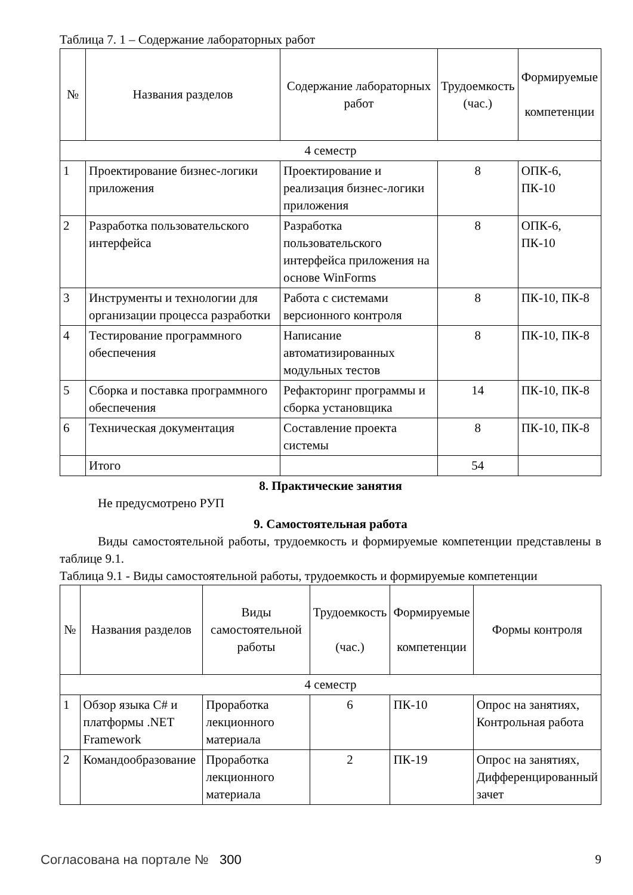Таблица 7. 1 – Содержание лабораторных работ
| № | Названия разделов | Содержание лабораторных работ | Трудоемкость (час.) | Формируемые компетенции |
| --- | --- | --- | --- | --- |
| 4 семестр | | | | |
| 1 | Проектирование бизнес-логики приложения | Проектирование и реализация бизнес-логики приложения | 8 | ОПК-6, ПК-10 |
| 2 | Разработка пользовательского интерфейса | Разработка пользовательского интерфейса приложения на основе WinForms | 8 | ОПК-6, ПК-10 |
| 3 | Инструменты и технологии для организации процесса разработки | Работа с системами версионного контроля | 8 | ПК-10, ПК-8 |
| 4 | Тестирование программного обеспечения | Написание автоматизированных модульных тестов | 8 | ПК-10, ПК-8 |
| 5 | Сборка и поставка программного обеспечения | Рефакторинг программы и сборка установщика | 14 | ПК-10, ПК-8 |
| 6 | Техническая документация | Составление проекта системы | 8 | ПК-10, ПК-8 |
| | Итого | | 54 | |
8. Практические занятия
Не предусмотрено РУП
9. Самостоятельная работа
Виды самостоятельной работы, трудоемкость и формируемые компетенции представлены в таблице 9.1.
Таблица 9.1 - Виды самостоятельной работы, трудоемкость и формируемые компетенции
| № | Названия разделов | Виды самостоятельной работы | Трудоемкость (час.) | Формируемые компетенции | Формы контроля |
| --- | --- | --- | --- | --- | --- |
| 4 семестр | | | | | |
| 1 | Обзор языка C# и платформы .NET Framework | Проработка лекционного материала | 6 | ПК-10 | Опрос на занятиях, Контрольная работа |
| 2 | Командообразование | Проработка лекционного материала | 2 | ПК-19 | Опрос на занятиях, Дифференцированный зачет |
Согласована на портале № 300 9